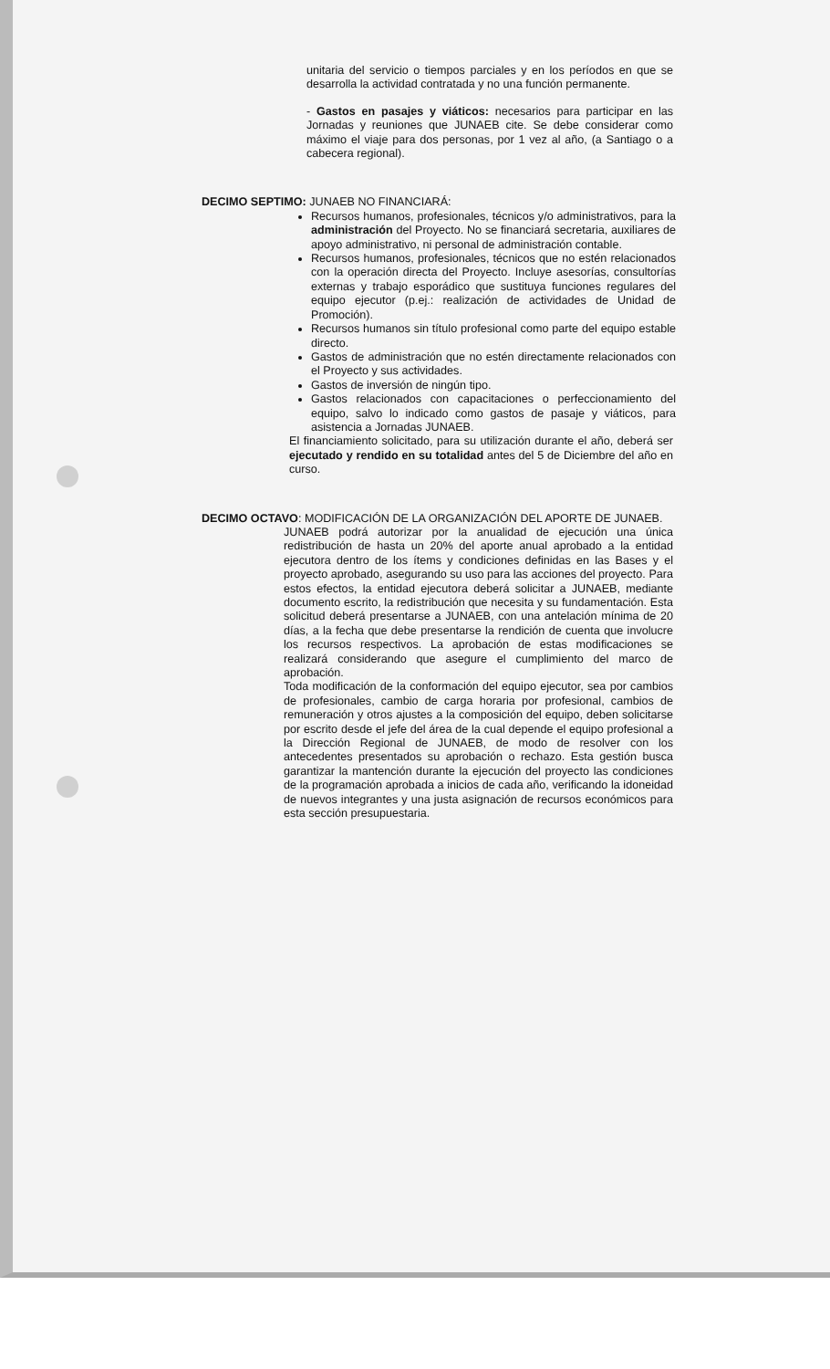unitaria del servicio o tiempos parciales y en los períodos en que se desarrolla la actividad contratada y no una función permanente.
- Gastos en pasajes y viáticos: necesarios para participar en las Jornadas y reuniones que JUNAEB cite. Se debe considerar como máximo el viaje para dos personas, por 1 vez al año, (a Santiago o a cabecera regional).
DECIMO SEPTIMO: JUNAEB NO FINANCIARÁ:
Recursos humanos, profesionales, técnicos y/o administrativos, para la administración del Proyecto. No se financiará secretaria, auxiliares de apoyo administrativo, ni personal de administración contable.
Recursos humanos, profesionales, técnicos que no estén relacionados con la operación directa del Proyecto. Incluye asesorías, consultorías externas y trabajo esporádico que sustituya funciones regulares del equipo ejecutor (p.ej.: realización de actividades de Unidad de Promoción).
Recursos humanos sin título profesional como parte del equipo estable directo.
Gastos de administración que no estén directamente relacionados con el Proyecto y sus actividades.
Gastos de inversión de ningún tipo.
Gastos relacionados con capacitaciones o perfeccionamiento del equipo, salvo lo indicado como gastos de pasaje y viáticos, para asistencia a Jornadas JUNAEB.
El financiamiento solicitado, para su utilización durante el año, deberá ser ejecutado y rendido en su totalidad antes del 5 de Diciembre del año en curso.
DECIMO OCTAVO: MODIFICACIÓN DE LA ORGANIZACIÓN DEL APORTE DE JUNAEB.
JUNAEB podrá autorizar por la anualidad de ejecución una única redistribución de hasta un 20% del aporte anual aprobado a la entidad ejecutora dentro de los ítems y condiciones definidas en las Bases y el proyecto aprobado, asegurando su uso para las acciones del proyecto. Para estos efectos, la entidad ejecutora deberá solicitar a JUNAEB, mediante documento escrito, la redistribución que necesita y su fundamentación. Esta solicitud deberá presentarse a JUNAEB, con una antelación mínima de 20 días, a la fecha que debe presentarse la rendición de cuenta que involucre los recursos respectivos. La aprobación de estas modificaciones se realizará considerando que asegure el cumplimiento del marco de aprobación.
Toda modificación de la conformación del equipo ejecutor, sea por cambios de profesionales, cambio de carga horaria por profesional, cambios de remuneración y otros ajustes a la composición del equipo, deben solicitarse por escrito desde el jefe del área de la cual depende el equipo profesional a la Dirección Regional de JUNAEB, de modo de resolver con los antecedentes presentados su aprobación o rechazo. Esta gestión busca garantizar la mantención durante la ejecución del proyecto las condiciones de la programación aprobada a inicios de cada año, verificando la idoneidad de nuevos integrantes y una justa asignación de recursos económicos para esta sección presupuestaria.